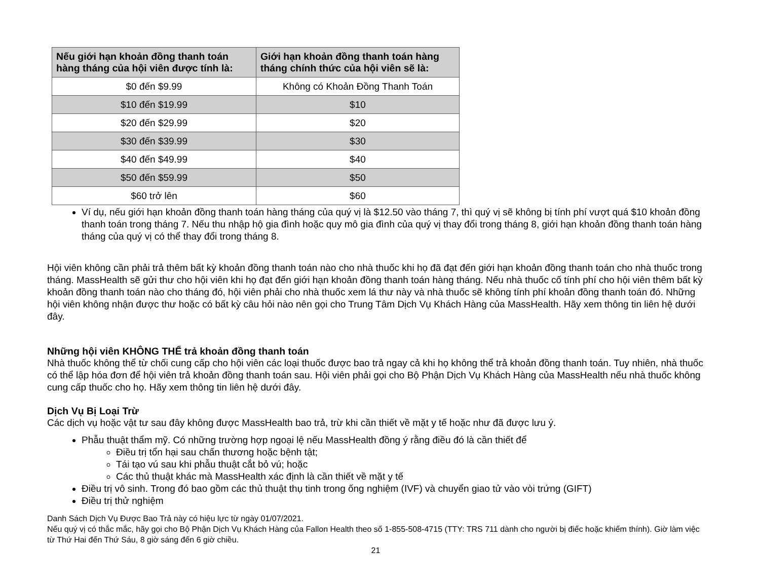| Nếu giới hạn khoản đồng thanh toán hàng tháng của hội viên được tính là: | Giới hạn khoản đồng thanh toán hàng tháng chính thức của hội viên sẽ là: |
| --- | --- |
| $0 đến $9.99 | Không có Khoản Đồng Thanh Toán |
| $10 đến $19.99 | $10 |
| $20 đến $29.99 | $20 |
| $30 đến $39.99 | $30 |
| $40 đến $49.99 | $40 |
| $50 đến $59.99 | $50 |
| $60 trở lên | $60 |
Ví dụ, nếu giới hạn khoản đồng thanh toán hàng tháng của quý vị là $12.50 vào tháng 7, thì quý vị sẽ không bị tính phí vượt quá $10 khoản đồng thanh toán trong tháng 7. Nếu thu nhập hộ gia đình hoặc quy mô gia đình của quý vị thay đổi trong tháng 8, giới hạn khoản đồng thanh toán hàng tháng của quý vị có thể thay đổi trong tháng 8.
Hội viên không cần phải trả thêm bất kỳ khoản đồng thanh toán nào cho nhà thuốc khi họ đã đạt đến giới hạn khoản đồng thanh toán cho nhà thuốc trong tháng. MassHealth sẽ gửi thư cho hội viên khi họ đạt đến giới hạn khoản đồng thanh toán hàng tháng. Nếu nhà thuốc cố tính phí cho hội viên thêm bất kỳ khoản đồng thanh toán nào cho tháng đó, hội viên phải cho nhà thuốc xem lá thư này và nhà thuốc sẽ không tính phí khoản đồng thanh toán đó. Những hội viên không nhận được thư hoặc có bất kỳ câu hỏi nào nên gọi cho Trung Tâm Dịch Vụ Khách Hàng của MassHealth. Hãy xem thông tin liên hệ dưới đây.
Những hội viên KHÔNG THỂ trả khoản đồng thanh toán
Nhà thuốc không thể từ chối cung cấp cho hội viên các loại thuốc được bao trả ngay cả khi họ không thể trả khoản đồng thanh toán. Tuy nhiên, nhà thuốc có thể lập hóa đơn để hội viên trả khoản đồng thanh toán sau. Hội viên phải gọi cho Bộ Phận Dịch Vụ Khách Hàng của MassHealth nếu nhà thuốc không cung cấp thuốc cho họ. Hãy xem thông tin liên hệ dưới đây.
Dịch Vụ Bị Loại Trừ
Các dịch vụ hoặc vật tư sau đây không được MassHealth bao trả, trừ khi cần thiết về mặt y tế hoặc như đã được lưu ý.
Phẫu thuật thẩm mỹ. Có những trường hợp ngoại lệ nếu MassHealth đồng ý rằng điều đó là cần thiết để
Điều trị tổn hại sau chấn thương hoặc bệnh tật;
Tái tạo vú sau khi phẫu thuật cắt bỏ vú; hoặc
Các thủ thuật khác mà MassHealth xác định là cần thiết về mặt y tế
Điều trị vô sinh. Trong đó bao gồm các thủ thuật thụ tinh trong ống nghiệm (IVF) và chuyển giao tử vào vòi trứng (GIFT)
Điều trị thử nghiệm
Danh Sách Dịch Vụ Được Bao Trả này có hiệu lực từ ngày 01/07/2021.
Nếu quý vị có thắc mắc, hãy gọi cho Bộ Phận Dịch Vụ Khách Hàng của Fallon Health theo số 1-855-508-4715 (TTY: TRS 711 dành cho người bị điếc hoặc khiếm thính). Giờ làm việc từ Thứ Hai đến Thứ Sáu, 8 giờ sáng đến 6 giờ chiều.
21